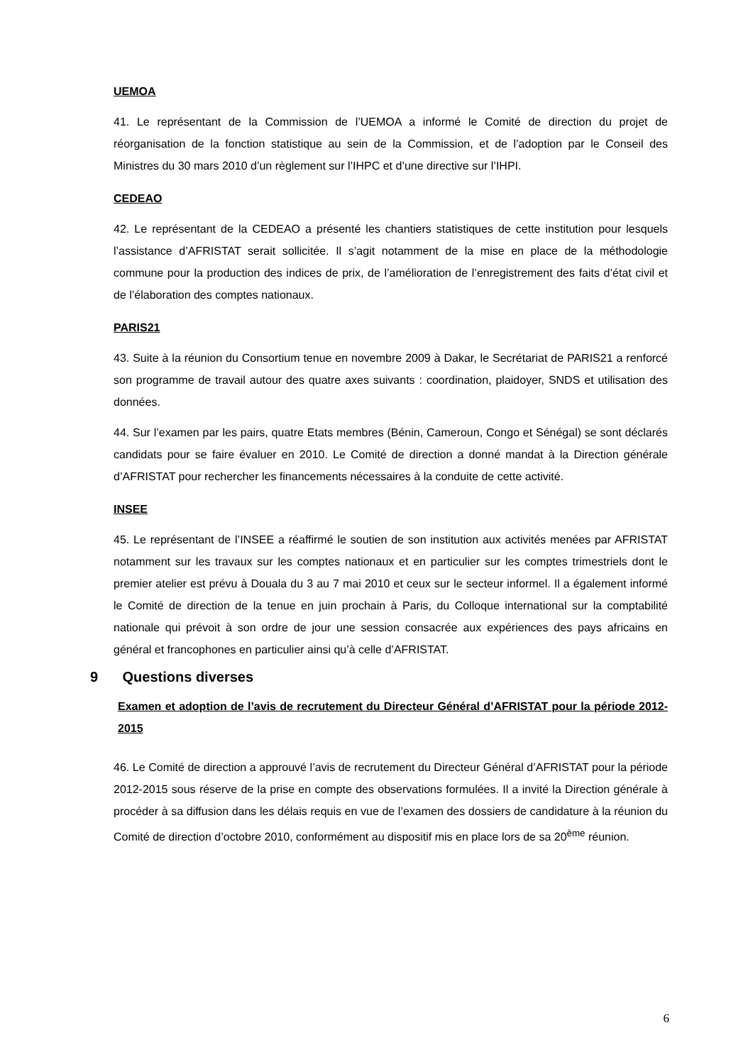UEMOA
41. Le représentant de la Commission de l’UEMOA a informé le Comité de direction du projet de réorganisation de la fonction statistique au sein de la Commission, et de l’adoption par le Conseil des Ministres du 30 mars 2010 d’un règlement sur l’IHPC et d’une directive sur l’IHPI.
CEDEAO
42. Le représentant de la CEDEAO a présenté les chantiers statistiques de cette institution pour lesquels l’assistance d’AFRISTAT serait sollicitée. Il s’agit notamment de la mise en place de la méthodologie commune pour la production des indices de prix, de l’amélioration de l’enregistrement des faits d’état civil et de l’élaboration des comptes nationaux.
PARIS21
43. Suite à la réunion du Consortium tenue en novembre 2009 à Dakar, le Secrétariat de PARIS21 a renforcé son programme de travail autour des quatre axes suivants : coordination, plaidoyer, SNDS et utilisation des données.
44. Sur l’examen par les pairs, quatre Etats membres (Bénin, Cameroun, Congo et Sénégal) se sont déclarés candidats pour se faire évaluer en 2010. Le Comité de direction a donné mandat à la Direction générale d’AFRISTAT pour rechercher les financements nécessaires à la conduite de cette activité.
INSEE
45. Le représentant de l’INSEE a réaffirmé le soutien de son institution aux activités menées par AFRISTAT notamment sur les travaux sur les comptes nationaux et en particulier sur les comptes trimestriels dont le premier atelier est prévu à Douala du 3 au 7 mai 2010 et ceux sur le secteur informel. Il a également informé le Comité de direction de la tenue en juin prochain à Paris, du Colloque international sur la comptabilité nationale qui prévoit à son ordre de jour une session consacrée aux expériences des pays africains en général et francophones en particulier ainsi qu’à celle d’AFRISTAT.
9 Questions diverses
Examen et adoption de l’avis de recrutement du Directeur Général d’AFRISTAT pour la période 2012-2015
46. Le Comité de direction a approuvé l’avis de recrutement du Directeur Général d’AFRISTAT pour la période 2012-2015 sous réserve de la prise en compte des observations formulées. Il a invité la Direction générale à procéder à sa diffusion dans les délais requis en vue de l’examen des dossiers de candidature à la réunion du Comité de direction d’octobre 2010, conformément au dispositif mis en place lors de sa 20<sup>ème</sup> réunion.
6